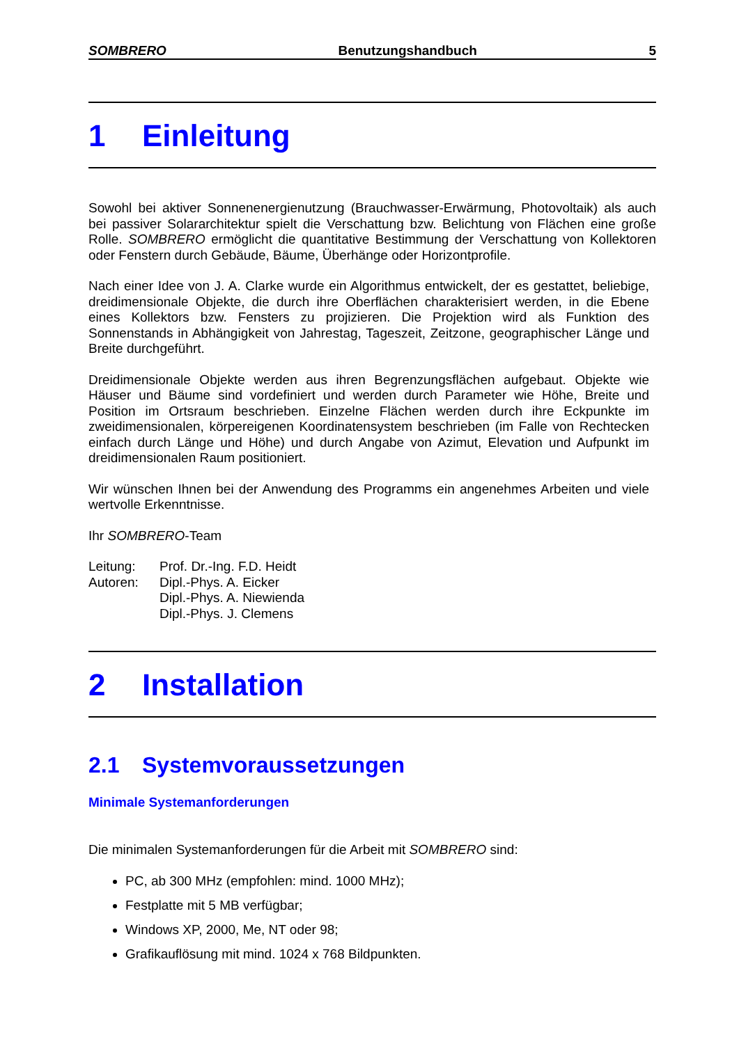SOMBRERO Benutzungshandbuch 5
1 Einleitung
Sowohl bei aktiver Sonnenenergienutzung (Brauchwasser-Erwärmung, Photovoltaik) als auch bei passiver Solararchitektur spielt die Verschattung bzw. Belichtung von Flächen eine große Rolle. SOMBRERO ermöglicht die quantitative Bestimmung der Verschattung von Kollektoren oder Fenstern durch Gebäude, Bäume, Überhänge oder Horizontprofile.
Nach einer Idee von J. A. Clarke wurde ein Algorithmus entwickelt, der es gestattet, beliebige, dreidimensionale Objekte, die durch ihre Oberflächen charakterisiert werden, in die Ebene eines Kollektors bzw. Fensters zu projizieren. Die Projektion wird als Funktion des Sonnenstands in Abhängigkeit von Jahrestag, Tageszeit, Zeitzone, geographischer Länge und Breite durchgeführt.
Dreidimensionale Objekte werden aus ihren Begrenzungsflächen aufgebaut. Objekte wie Häuser und Bäume sind vordefiniert und werden durch Parameter wie Höhe, Breite und Position im Ortsraum beschrieben. Einzelne Flächen werden durch ihre Eckpunkte im zweidimensionalen, körpereigenen Koordinatensystem beschrieben (im Falle von Rechtecken einfach durch Länge und Höhe) und durch Angabe von Azimut, Elevation und Aufpunkt im dreidimensionalen Raum positioniert.
Wir wünschen Ihnen bei der Anwendung des Programms ein angenehmes Arbeiten und viele wertvolle Erkenntnisse.
Ihr SOMBRERO-Team
| Leitung: | Prof. Dr.-Ing. F.D. Heidt |
| Autoren: | Dipl.-Phys. A. Eicker Dipl.-Phys. A. Niewienda Dipl.-Phys. J. Clemens |
2 Installation
2.1 Systemvoraussetzungen
Minimale Systemanforderungen
Die minimalen Systemanforderungen für die Arbeit mit SOMBRERO sind:
PC, ab 300 MHz (empfohlen: mind. 1000 MHz);
Festplatte mit 5 MB verfügbar;
Windows XP, 2000, Me, NT oder 98;
Grafikauflösung mit mind. 1024 x 768 Bildpunkten.